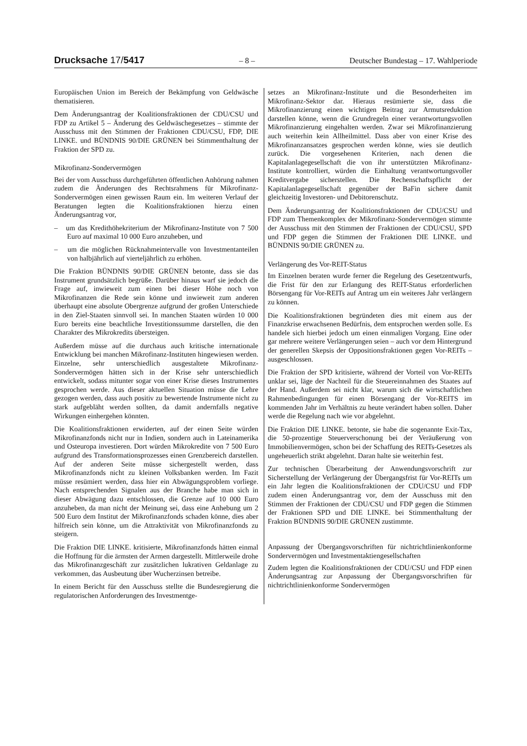Drucksache 17/5417 – 8 – Deutscher Bundestag – 17. Wahlperiode
Europäischen Union im Bereich der Bekämpfung von Geldwäsche thematisieren.
Dem Änderungsantrag der Koalitionsfraktionen der CDU/CSU und FDP zu Artikel 5 – Änderung des Geldwäschegesetzes – stimmte der Ausschuss mit den Stimmen der Fraktionen CDU/CSU, FDP, DIE LINKE. und BÜNDNIS 90/DIE GRÜNEN bei Stimmenthaltung der Fraktion der SPD zu.
Mikrofinanz-Sondervermögen
Bei der vom Ausschuss durchgeführten öffentlichen Anhörung nahmen zudem die Änderungen des Rechtsrahmens für Mikrofinanz-Sondervermögen einen gewissen Raum ein. Im weiteren Verlauf der Beratungen legten die Koalitionsfraktionen hierzu einen Änderungsantrag vor,
– um das Kredithöhekriterium der Mikrofinanz-Institute von 7 500 Euro auf maximal 10 000 Euro anzuheben, und
– um die möglichen Rücknahmeintervalle von Investmentanteilen von halbjährlich auf vierteljährlich zu erhöhen.
Die Fraktion BÜNDNIS 90/DIE GRÜNEN betonte, dass sie das Instrument grundsätzlich begrüße. Darüber hinaus warf sie jedoch die Frage auf, inwieweit zum einen bei dieser Höhe noch von Mikrofinanzen die Rede sein könne und inwieweit zum anderen überhaupt eine absolute Obergrenze aufgrund der großen Unterschiede in den Ziel-Staaten sinnvoll sei. In manchen Staaten würden 10 000 Euro bereits eine beachtliche Investitionssumme darstellen, die den Charakter des Mikrokredits übersteigen.
Außerdem müsse auf die durchaus auch kritische internationale Entwicklung bei manchen Mikrofinanz-Instituten hingewiesen werden. Einzelne, sehr unterschiedlich ausgestaltete Mikrofinanz-Sondervermögen hätten sich in der Krise sehr unterschiedlich entwickelt, sodass mitunter sogar von einer Krise dieses Instrumentes gesprochen werde. Aus dieser aktuellen Situation müsse die Lehre gezogen werden, dass auch positiv zu bewertende Instrumente nicht zu stark aufgebläht werden sollten, da damit andernfalls negative Wirkungen einhergehen könnten.
Die Koalitionsfraktionen erwiderten, auf der einen Seite würden Mikrofinanzfonds nicht nur in Indien, sondern auch in Lateinamerika und Osteuropa investieren. Dort würden Mikrokredite von 7 500 Euro aufgrund des Transformationsprozesses einen Grenzbereich darstellen. Auf der anderen Seite müsse sichergestellt werden, dass Mikrofinanzfonds nicht zu kleinen Volksbanken werden. Im Fazit müsse resümiert werden, dass hier ein Abwägungsproblem vorliege. Nach entsprechenden Signalen aus der Branche habe man sich in dieser Abwägung dazu entschlossen, die Grenze auf 10 000 Euro anzuheben, da man nicht der Meinung sei, dass eine Anhebung um 2 500 Euro dem Institut der Mikrofinanzfonds schaden könne, dies aber hilfreich sein könne, um die Attraktivität von Mikrofinanzfonds zu steigern.
Die Fraktion DIE LINKE. kritisierte, Mikrofinanzfonds hätten einmal die Hoffnung für die ärmsten der Armen dargestellt. Mittlerweile drohe das Mikrofinanzgeschäft zur zusätzlichen lukrativen Geldanlage zu verkommen, das Ausbeutung über Wucherzinsen betreibe.
In einem Bericht für den Ausschuss stellte die Bundesregierung die regulatorischen Anforderungen des Investmentge-
setzes an Mikrofinanz-Institute und die Besonderheiten im Mikrofinanz-Sektor dar. Hieraus resümierte sie, dass die Mikrofinanzierung einen wichtigen Beitrag zur Armutsreduktion darstellen könne, wenn die Grundregeln einer verantwortungsvollen Mikrofinanzierung eingehalten werden. Zwar sei Mikrofinanzierung auch weiterhin kein Allheilmittel. Dass aber von einer Krise des Mikrofinanzansatzes gesprochen werden könne, wies sie deutlich zurück. Die vorgesehenen Kriterien, nach denen die Kapitalanlagegesellschaft die von ihr unterstützten Mikrofinanz-Institute kontrolliert, würden die Einhaltung verantwortungsvoller Kreditvergabe sicherstellen. Die Rechenschaftspflicht der Kapitalanlagegesellschaft gegenüber der BaFin sichere damit gleichzeitig Investoren- und Debitorenschutz.
Dem Änderungsantrag der Koalitionsfraktionen der CDU/CSU und FDP zum Themenkomplex der Mikrofinanz-Sondervermögen stimmte der Ausschuss mit den Stimmen der Fraktionen der CDU/CSU, SPD und FDP gegen die Stimmen der Fraktionen DIE LINKE. und BÜNDNIS 90/DIE GRÜNEN zu.
Verlängerung des Vor-REIT-Status
Im Einzelnen beraten wurde ferner die Regelung des Gesetzentwurfs, die Frist für den zur Erlangung des REIT-Status erforderlichen Börsengang für Vor-REITs auf Antrag um ein weiteres Jahr verlängern zu können.
Die Koalitionsfraktionen begründeten dies mit einem aus der Finanzkrise erwachsenen Bedürfnis, dem entsprochen werden solle. Es handele sich hierbei jedoch um einen einmaligen Vorgang. Eine oder gar mehrere weitere Verlängerungen seien – auch vor dem Hintergrund der generellen Skepsis der Oppositionsfraktionen gegen Vor-REITs – ausgeschlossen.
Die Fraktion der SPD kritisierte, während der Vorteil von Vor-REITs unklar sei, läge der Nachteil für die Steuereinnahmen des Staates auf der Hand. Außerdem sei nicht klar, warum sich die wirtschaftlichen Rahmenbedingungen für einen Börsengang der Vor-REITS im kommenden Jahr im Verhältnis zu heute verändert haben sollen. Daher werde die Regelung nach wie vor abgelehnt.
Die Fraktion DIE LINKE. betonte, sie habe die sogenannte Exit-Tax, die 50-prozentige Steuerverschonung bei der Veräußerung von Immobilienvermögen, schon bei der Schaffung des REITs-Gesetzes als ungeheuerlich strikt abgelehnt. Daran halte sie weiterhin fest.
Zur technischen Überarbeitung der Anwendungsvorschrift zur Sicherstellung der Verlängerung der Übergangsfrist für Vor-REITs um ein Jahr legten die Koalitionsfraktionen der CDU/CSU und FDP zudem einen Änderungsantrag vor, dem der Ausschuss mit den Stimmen der Fraktionen der CDU/CSU und FDP gegen die Stimmen der Fraktionen SPD und DIE LINKE. bei Stimmenthaltung der Fraktion BÜNDNIS 90/DIE GRÜNEN zustimmte.
Anpassung der Übergangsvorschriften für nichtrichtlinienkonforme Sondervermögen und Investmentaktiengesellschaften
Zudem legten die Koalitionsfraktionen der CDU/CSU und FDP einen Änderungsantrag zur Anpassung der Übergangsvorschriften für nichtrichtlinienkonforme Sondervermögen